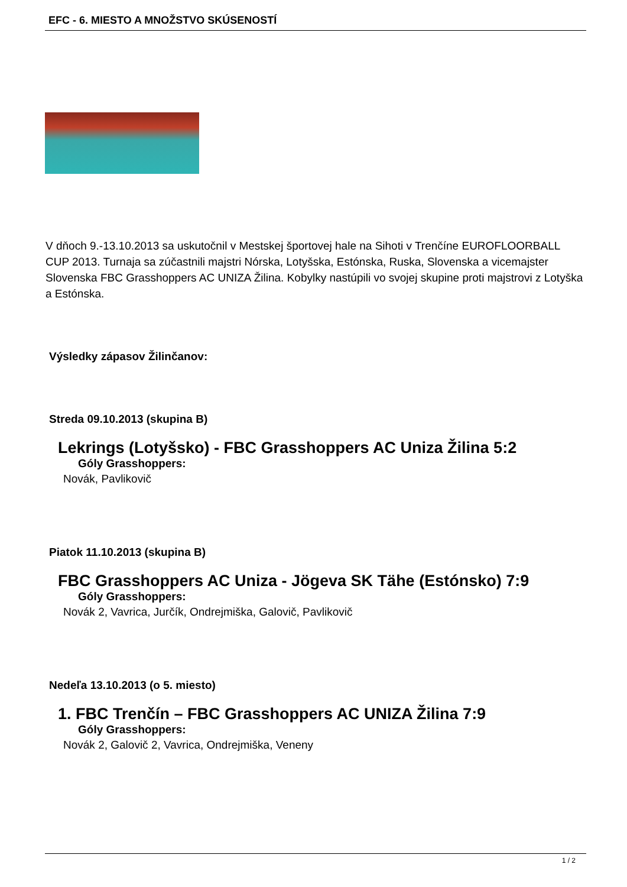EFC - 6. MIESTO A MNOŽSTVO SKÚSENOSTÍ
V dňoch 9.-13.10.2013 sa uskutočnil v Mestskej športovej hale na Sihoti v Trenčíne EUROFLOORBALL CUP 2013. Turnaja sa zúčastnili majstri Nórska, Lotyšska, Estónska, Ruska, Slovenska a vicemajster Slovenska FBC Grasshoppers AC UNIZA Žilina. Kobylky nastúpili vo svojej skupine proti majstrovi z Lotyška a Estónska.
Výsledky zápasov Žilinčanov:
Streda 09.10.2013 (skupina B)
Lekrings (Lotyšsko) - FBC Grasshoppers AC Uniza Žilina 5:2
Góly Grasshoppers:
Novák, Pavlikovič
Piatok 11.10.2013 (skupina B)
FBC Grasshoppers AC Uniza - Jögeva SK Tähe (Estónsko) 7:9
Góly Grasshoppers:
Novák 2, Vavrica, Jurčík, Ondrejmiška, Galovič, Pavlikovič
Nedeľa 13.10.2013 (o 5. miesto)
1. FBC Trenčín – FBC Grasshoppers AC UNIZA Žilina 7:9
Góly Grasshoppers:
Novák 2, Galovič 2, Vavrica, Ondrejmiška, Veneny
1 / 2